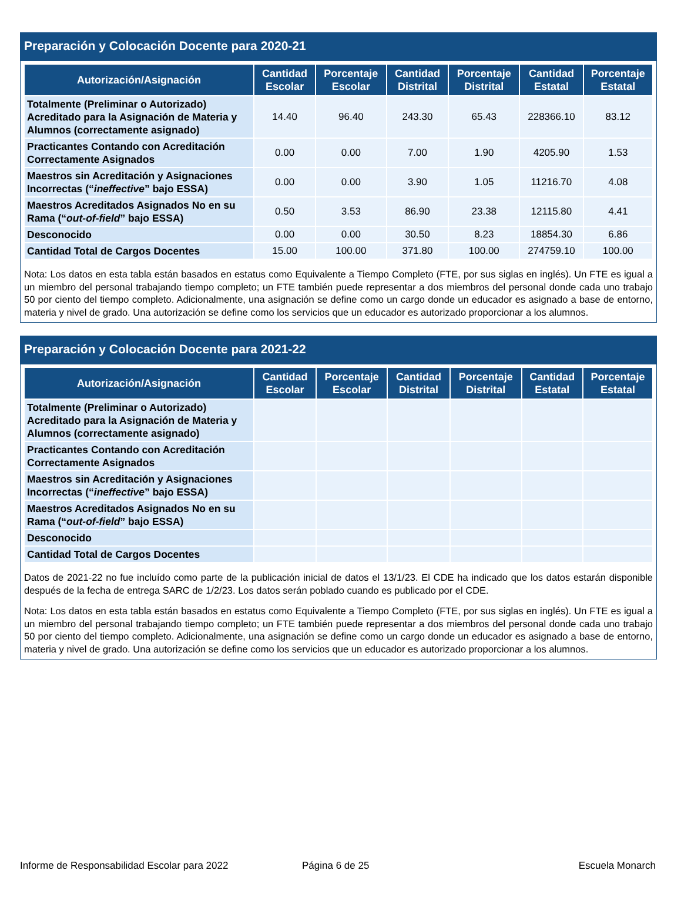Preparación y Colocación Docente para 2020-21
| Autorización/Asignación | Cantidad Escolar | Porcentaje Escolar | Cantidad Distrital | Porcentaje Distrital | Cantidad Estatal | Porcentaje Estatal |
| --- | --- | --- | --- | --- | --- | --- |
| Totalmente (Preliminar o Autorizado) Acreditado para la Asignación de Materia y Alumnos (correctamente asignado) | 14.40 | 96.40 | 243.30 | 65.43 | 228366.10 | 83.12 |
| Practicantes Contando con Acreditación Correctamente Asignados | 0.00 | 0.00 | 7.00 | 1.90 | 4205.90 | 1.53 |
| Maestros sin Acreditación y Asignaciones Incorrectas (“ ineffective ” bajo ESSA) | 0.00 | 0.00 | 3.90 | 1.05 | 11216.70 | 4.08 |
| Maestros Acreditados Asignados No en su Rama (“ out-of-field ” bajo ESSA) | 0.50 | 3.53 | 86.90 | 23.38 | 12115.80 | 4.41 |
| Desconocido | 0.00 | 0.00 | 30.50 | 8.23 | 18854.30 | 6.86 |
| Cantidad Total de Cargos Docentes | 15.00 | 100.00 | 371.80 | 100.00 | 274759.10 | 100.00 |
Nota: Los datos en esta tabla están basados en estatus como Equivalente a Tiempo Completo (FTE, por sus siglas en inglés). Un FTE es igual a un miembro del personal trabajando tiempo completo; un FTE también puede representar a dos miembros del personal donde cada uno trabajo 50 por ciento del tiempo completo. Adicionalmente, una asignación se define como un cargo donde un educador es asignado a base de entorno, materia y nivel de grado. Una autorización se define como los servicios que un educador es autorizado proporcionar a los alumnos.
Preparación y Colocación Docente para 2021-22
| Autorización/Asignación | Cantidad Escolar | Porcentaje Escolar | Cantidad Distrital | Porcentaje Distrital | Cantidad Estatal | Porcentaje Estatal |
| --- | --- | --- | --- | --- | --- | --- |
| Totalmente (Preliminar o Autorizado) Acreditado para la Asignación de Materia y Alumnos (correctamente asignado) | | | | | | |
| Practicantes Contando con Acreditación Correctamente Asignados | | | | | | |
| Maestros sin Acreditación y Asignaciones Incorrectas (“ ineffective ” bajo ESSA) | | | | | | |
| Maestros Acreditados Asignados No en su Rama (“ out-of-field ” bajo ESSA) | | | | | | |
| Desconocido | | | | | | |
| Cantidad Total de Cargos Docentes | | | | | | |
Datos de 2021-22 no fue incluído como parte de la publicación inicial de datos el 13/1/23. El CDE ha indicado que los datos estarán disponible después de la fecha de entrega SARC de 1/2/23. Los datos serán poblado cuando es publicado por el CDE.
Nota: Los datos en esta tabla están basados en estatus como Equivalente a Tiempo Completo (FTE, por sus siglas en inglés). Un FTE es igual a un miembro del personal trabajando tiempo completo; un FTE también puede representar a dos miembros del personal donde cada uno trabajo 50 por ciento del tiempo completo. Adicionalmente, una asignación se define como un cargo donde un educador es asignado a base de entorno, materia y nivel de grado. Una autorización se define como los servicios que un educador es autorizado proporcionar a los alumnos.
Informe de Responsabilidad Escolar para 2022 Página 6 de 25 Escuela Monarch